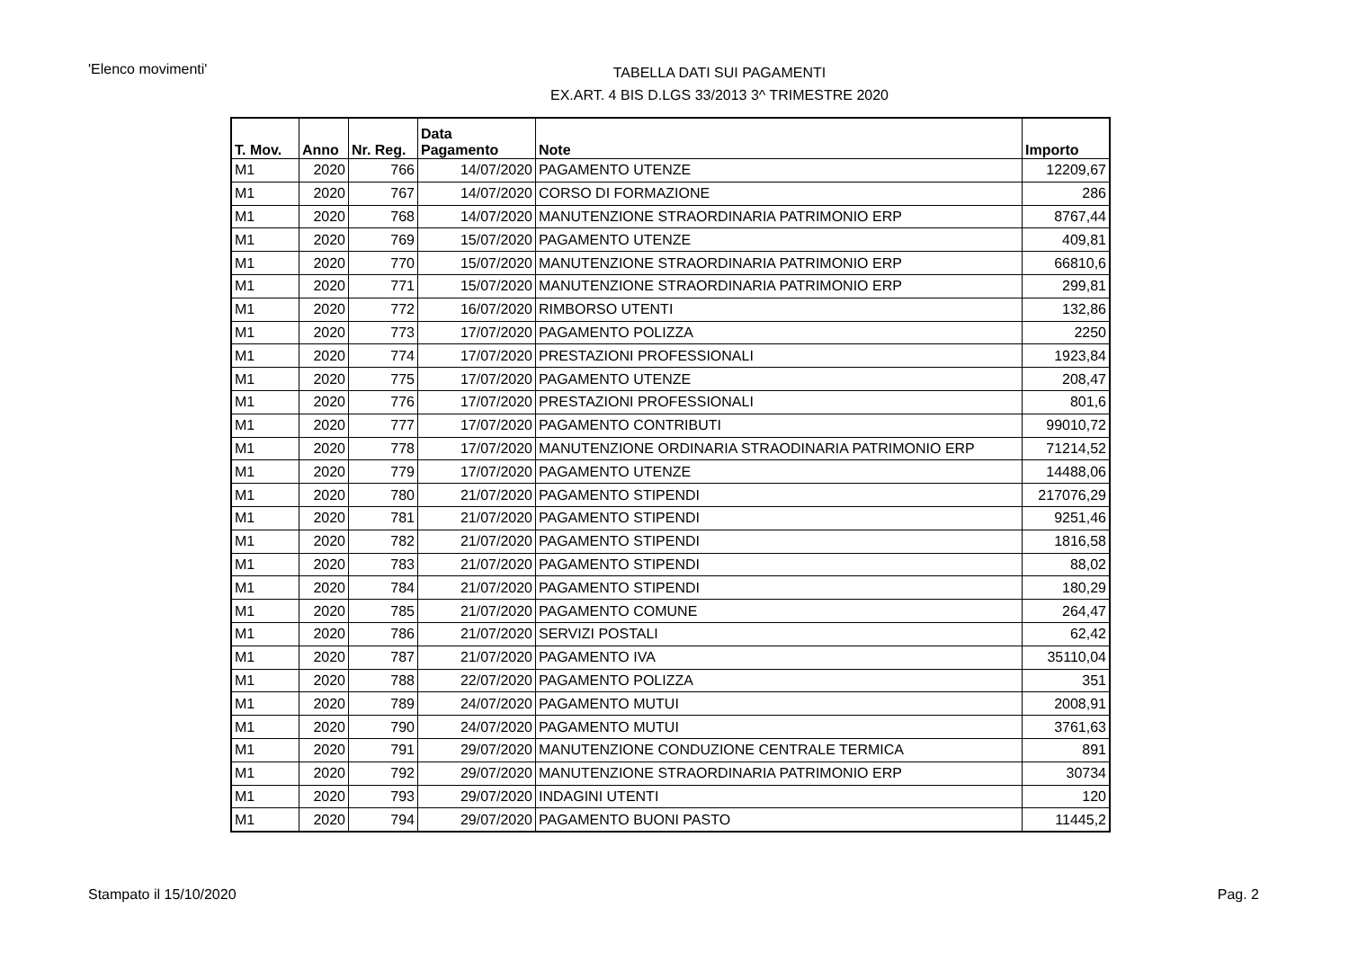'Elenco movimenti'
TABELLA DATI SUI PAGAMENTI
EX.ART. 4 BIS D.LGS 33/2013 3^ TRIMESTRE 2020
| T. Mov. | Anno | Nr. Reg. | Data Pagamento | Note | Importo |
| --- | --- | --- | --- | --- | --- |
| M1 | 2020 | 766 | 14/07/2020 | PAGAMENTO UTENZE | 12209,67 |
| M1 | 2020 | 767 | 14/07/2020 | CORSO DI FORMAZIONE | 286 |
| M1 | 2020 | 768 | 14/07/2020 | MANUTENZIONE STRAORDINARIA PATRIMONIO ERP | 8767,44 |
| M1 | 2020 | 769 | 15/07/2020 | PAGAMENTO UTENZE | 409,81 |
| M1 | 2020 | 770 | 15/07/2020 | MANUTENZIONE STRAORDINARIA PATRIMONIO ERP | 66810,6 |
| M1 | 2020 | 771 | 15/07/2020 | MANUTENZIONE STRAORDINARIA PATRIMONIO ERP | 299,81 |
| M1 | 2020 | 772 | 16/07/2020 | RIMBORSO UTENTI | 132,86 |
| M1 | 2020 | 773 | 17/07/2020 | PAGAMENTO POLIZZA | 2250 |
| M1 | 2020 | 774 | 17/07/2020 | PRESTAZIONI PROFESSIONALI | 1923,84 |
| M1 | 2020 | 775 | 17/07/2020 | PAGAMENTO UTENZE | 208,47 |
| M1 | 2020 | 776 | 17/07/2020 | PRESTAZIONI PROFESSIONALI | 801,6 |
| M1 | 2020 | 777 | 17/07/2020 | PAGAMENTO CONTRIBUTI | 99010,72 |
| M1 | 2020 | 778 | 17/07/2020 | MANUTENZIONE ORDINARIA STRAODINARIA PATRIMONIO ERP | 71214,52 |
| M1 | 2020 | 779 | 17/07/2020 | PAGAMENTO UTENZE | 14488,06 |
| M1 | 2020 | 780 | 21/07/2020 | PAGAMENTO STIPENDI | 217076,29 |
| M1 | 2020 | 781 | 21/07/2020 | PAGAMENTO STIPENDI | 9251,46 |
| M1 | 2020 | 782 | 21/07/2020 | PAGAMENTO STIPENDI | 1816,58 |
| M1 | 2020 | 783 | 21/07/2020 | PAGAMENTO STIPENDI | 88,02 |
| M1 | 2020 | 784 | 21/07/2020 | PAGAMENTO STIPENDI | 180,29 |
| M1 | 2020 | 785 | 21/07/2020 | PAGAMENTO COMUNE | 264,47 |
| M1 | 2020 | 786 | 21/07/2020 | SERVIZI POSTALI | 62,42 |
| M1 | 2020 | 787 | 21/07/2020 | PAGAMENTO IVA | 35110,04 |
| M1 | 2020 | 788 | 22/07/2020 | PAGAMENTO POLIZZA | 351 |
| M1 | 2020 | 789 | 24/07/2020 | PAGAMENTO MUTUI | 2008,91 |
| M1 | 2020 | 790 | 24/07/2020 | PAGAMENTO MUTUI | 3761,63 |
| M1 | 2020 | 791 | 29/07/2020 | MANUTENZIONE CONDUZIONE CENTRALE TERMICA | 891 |
| M1 | 2020 | 792 | 29/07/2020 | MANUTENZIONE STRAORDINARIA PATRIMONIO ERP | 30734 |
| M1 | 2020 | 793 | 29/07/2020 | INDAGINI UTENTI | 120 |
| M1 | 2020 | 794 | 29/07/2020 | PAGAMENTO BUONI PASTO | 11445,2 |
Stampato il 15/10/2020 Pag. 2